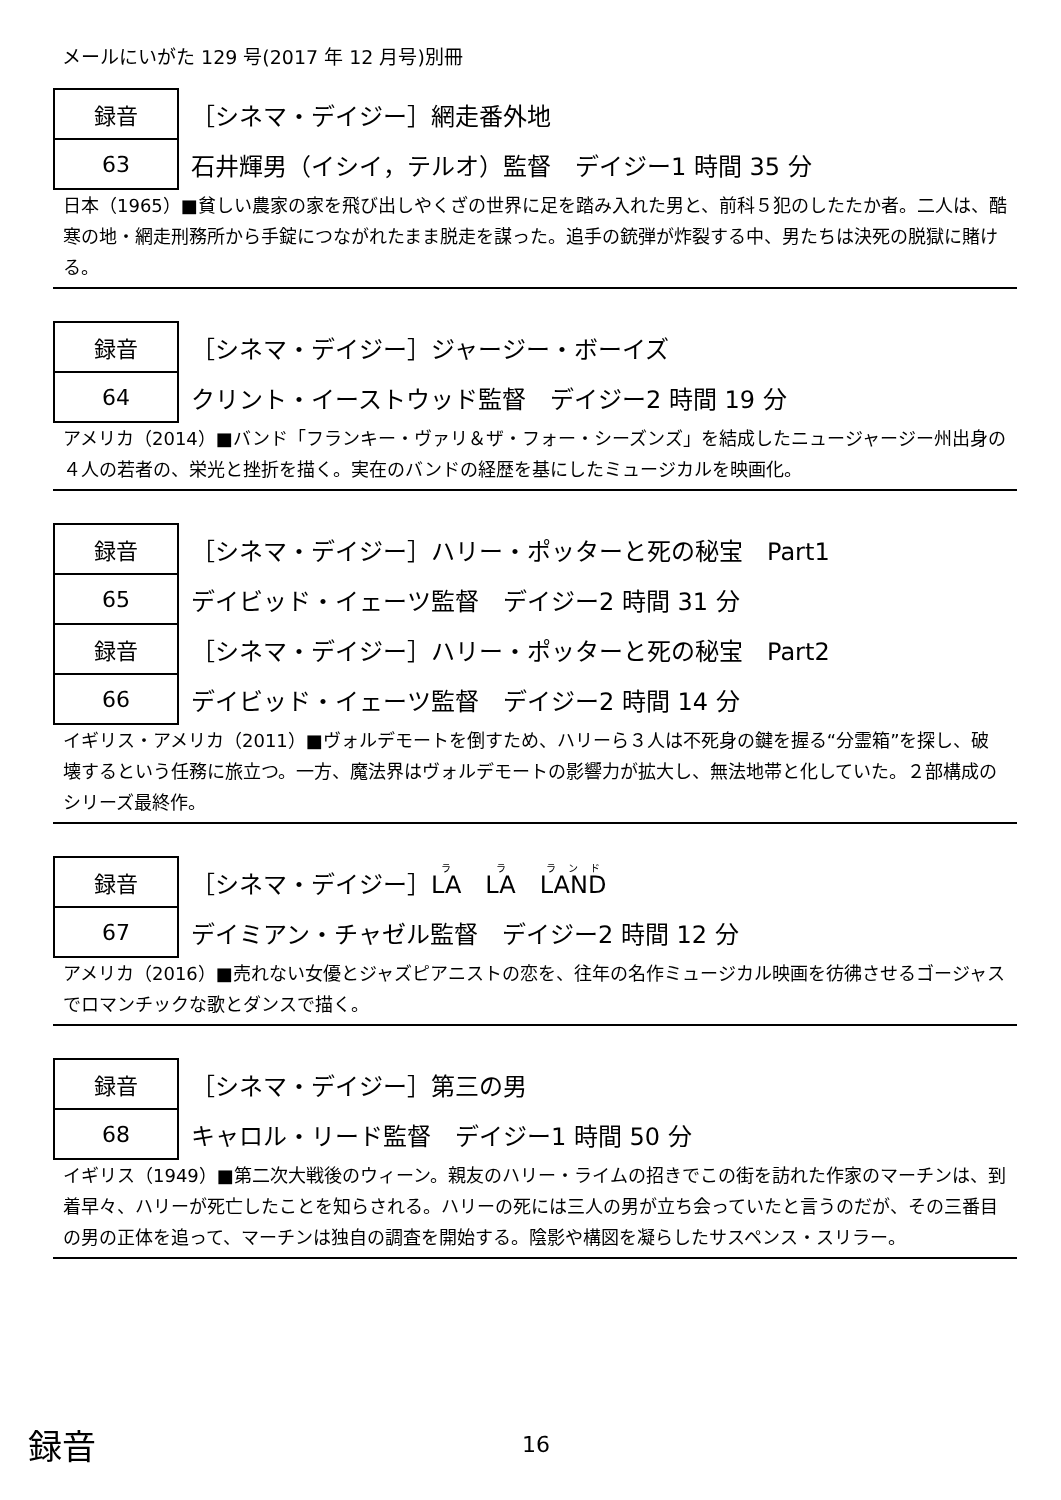メールにいがた 129 号(2017 年 12 月号)別冊
| 録音 | ［シネマ・デイジー］網走番外地 |
| 63 | 石井輝男（イシイ，テルオ）監督 デイジー1 時間 35 分 |
日本（1965）■貧しい農家の家を飛び出しやくざの世界に足を踏み入れた男と、前科５犯のしたたか者。二人は、酷寒の地・網走刑務所から手錠につながれたまま脱走を謀った。追手の銃弾が炸裂する中、男たちは決死の脱獄に賭ける。
| 録音 | ［シネマ・デイジー］ジャージー・ボーイズ |
| 64 | クリント・イーストウッド監督 デイジー2 時間 19 分 |
アメリカ（2014）■バンド「フランキー・ヴァリ＆ザ・フォー・シーズンズ」を結成したニュージャージー州出身の４人の若者の、栄光と挫折を描く。実在のバンドの経歴を基にしたミュージカルを映画化。
| 録音 | ［シネマ・デイジー］ハリー・ポッターと死の秘宝 Part1 |
| 65 | デイビッド・イェーツ監督 デイジー2 時間 31 分 |
| 録音 | ［シネマ・デイジー］ハリー・ポッターと死の秘宝 Part2 |
| 66 | デイビッド・イェーツ監督 デイジー2 時間 14 分 |
イギリス・アメリカ（2011）■ヴォルデモートを倒すため、ハリーら３人は不死身の鍵を握る“分霊箱”を探し、破壊するという任務に旅立つ。一方、魔法界はヴォルデモートの影響力が拡大し、無法地帯と化していた。２部構成のシリーズ最終作。
| 録音 | ［シネマ・デイジー］ LA LA LAND |
| 67 | デイミアン・チャゼル監督 デイジー2 時間 12 分 |
アメリカ（2016）■売れない女優とジャズピアニストの恋を、往年の名作ミュージカル映画を彷彿させるゴージャスでロマンチックな歌とダンスで描く。
| 録音 | ［シネマ・デイジー］第三の男 |
| 68 | キャロル・リード監督 デイジー1 時間 50 分 |
イギリス（1949）■第二次大戦後のウィーン。親友のハリー・ライムの招きでこの街を訪れた作家のマーチンは、到着早々、ハリーが死亡したことを知らされる。ハリーの死には三人の男が立ち会っていたと言うのだが、その三番目の男の正体を追って、マーチンは独自の調査を開始する。陰影や構図を凝らしたサスペンス・スリラー。
録音 16